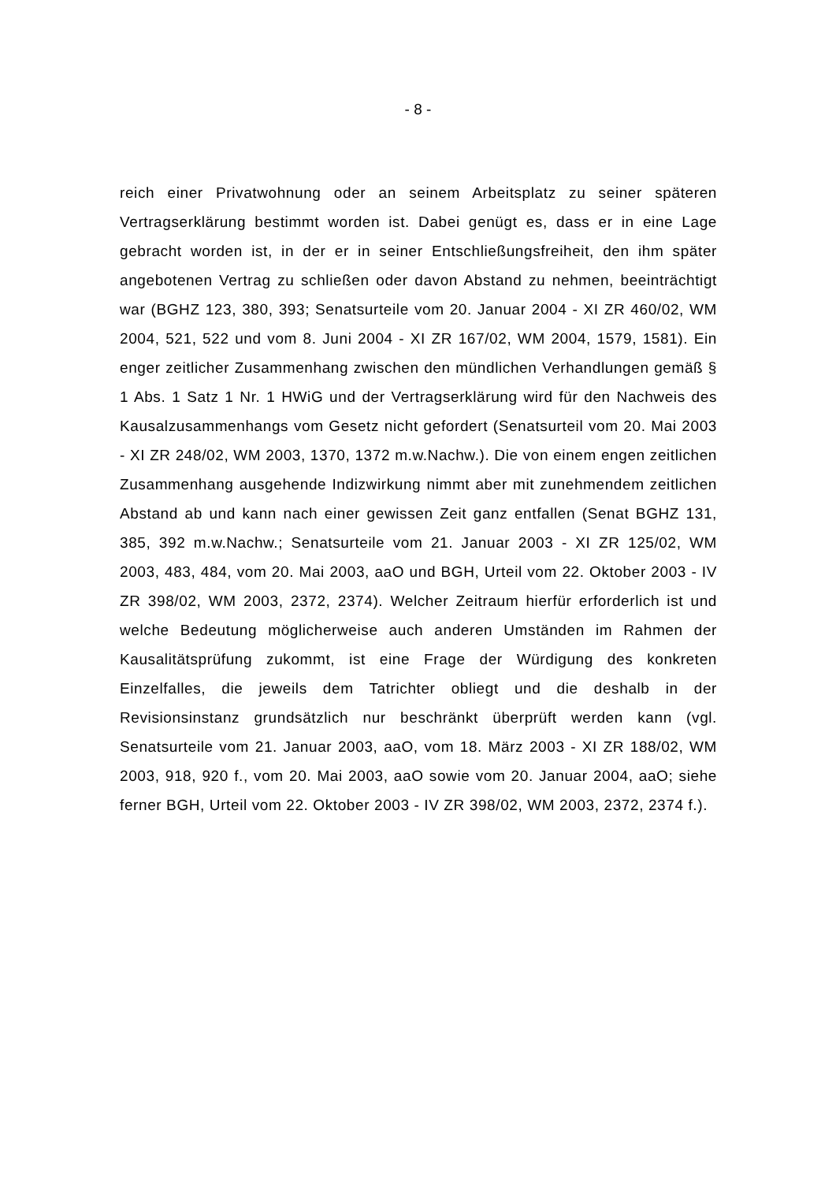- 8 -
reich einer Privatwohnung oder an seinem Arbeitsplatz zu seiner späteren Vertragserklärung bestimmt worden ist. Dabei genügt es, dass er in eine Lage gebracht worden ist, in der er in seiner Entschließungsfreiheit, den ihm später angebotenen Vertrag zu schließen oder davon Abstand zu nehmen, beeinträchtigt war (BGHZ 123, 380, 393; Senatsurteile vom 20. Januar 2004 - XI ZR 460/02, WM 2004, 521, 522 und vom 8. Juni 2004 - XI ZR 167/02, WM 2004, 1579, 1581). Ein enger zeitlicher Zusammenhang zwischen den mündlichen Verhandlungen gemäß § 1 Abs. 1 Satz 1 Nr. 1 HWiG und der Vertragserklärung wird für den Nachweis des Kausalzusammenhangs vom Gesetz nicht gefordert (Senatsurteil vom 20. Mai 2003 - XI ZR 248/02, WM 2003, 1370, 1372 m.w.Nachw.). Die von einem engen zeitlichen Zusammenhang ausgehende Indizwirkung nimmt aber mit zunehmendem zeitlichen Abstand ab und kann nach einer gewissen Zeit ganz entfallen (Senat BGHZ 131, 385, 392 m.w.Nachw.; Senatsurteile vom 21. Januar 2003 - XI ZR 125/02, WM 2003, 483, 484, vom 20. Mai 2003, aaO und BGH, Urteil vom 22. Oktober 2003 - IV ZR 398/02, WM 2003, 2372, 2374). Welcher Zeitraum hierfür erforderlich ist und welche Bedeutung möglicherweise auch anderen Umständen im Rahmen der Kausalitätsprüfung zukommt, ist eine Frage der Würdigung des konkreten Einzelfalles, die jeweils dem Tatrichter obliegt und die deshalb in der Revisionsinstanz grundsätzlich nur beschränkt überprüft werden kann (vgl. Senatsurteile vom 21. Januar 2003, aaO, vom 18. März 2003 - XI ZR 188/02, WM 2003, 918, 920 f., vom 20. Mai 2003, aaO sowie vom 20. Januar 2004, aaO; siehe ferner BGH, Urteil vom 22. Oktober 2003 - IV ZR 398/02, WM 2003, 2372, 2374 f.).